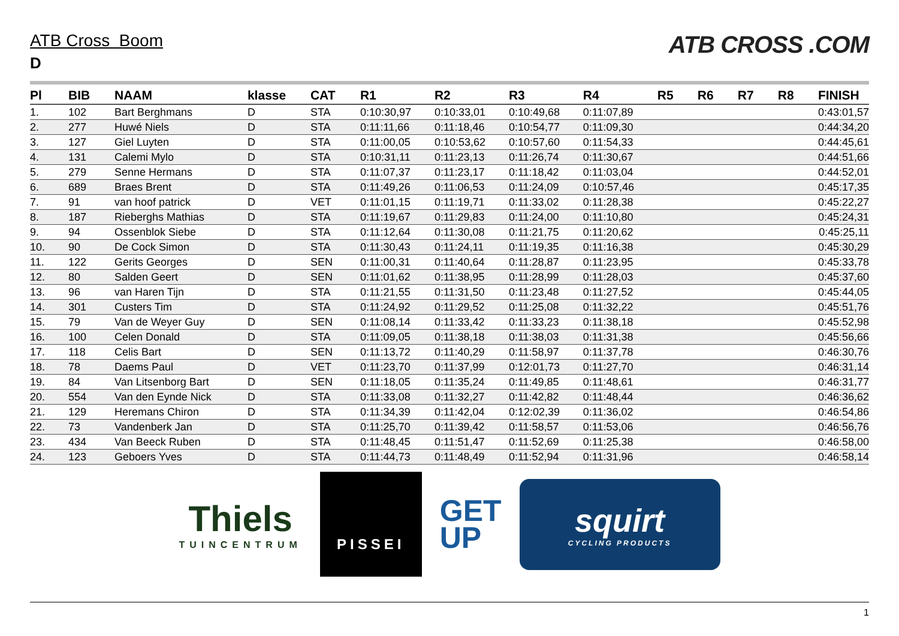ATB Cross Boom
D
ATB CROSS .COM
| Pl | BIB | NAAM | klasse | CAT | R1 | R2 | R3 | R4 | R5 | R6 | R7 | R8 | FINISH |
| --- | --- | --- | --- | --- | --- | --- | --- | --- | --- | --- | --- | --- | --- |
| 1. | 102 | Bart Berghmans | D | STA | 0:10:30,97 | 0:10:33,01 | 0:10:49,68 | 0:11:07,89 | | | | | 0:43:01,57 |
| 2. | 277 | Huwé Niels | D | STA | 0:11:11,66 | 0:11:18,46 | 0:10:54,77 | 0:11:09,30 | | | | | 0:44:34,20 |
| 3. | 127 | Giel Luyten | D | STA | 0:11:00,05 | 0:10:53,62 | 0:10:57,60 | 0:11:54,33 | | | | | 0:44:45,61 |
| 4. | 131 | Calemi Mylo | D | STA | 0:10:31,11 | 0:11:23,13 | 0:11:26,74 | 0:11:30,67 | | | | | 0:44:51,66 |
| 5. | 279 | Senne Hermans | D | STA | 0:11:07,37 | 0:11:23,17 | 0:11:18,42 | 0:11:03,04 | | | | | 0:44:52,01 |
| 6. | 689 | Braes Brent | D | STA | 0:11:49,26 | 0:11:06,53 | 0:11:24,09 | 0:10:57,46 | | | | | 0:45:17,35 |
| 7. | 91 | van hoof patrick | D | VET | 0:11:01,15 | 0:11:19,71 | 0:11:33,02 | 0:11:28,38 | | | | | 0:45:22,27 |
| 8. | 187 | Rieberghs Mathias | D | STA | 0:11:19,67 | 0:11:29,83 | 0:11:24,00 | 0:11:10,80 | | | | | 0:45:24,31 |
| 9. | 94 | Ossenblok Siebe | D | STA | 0:11:12,64 | 0:11:30,08 | 0:11:21,75 | 0:11:20,62 | | | | | 0:45:25,11 |
| 10. | 90 | De Cock Simon | D | STA | 0:11:30,43 | 0:11:24,11 | 0:11:19,35 | 0:11:16,38 | | | | | 0:45:30,29 |
| 11. | 122 | Gerits Georges | D | SEN | 0:11:00,31 | 0:11:40,64 | 0:11:28,87 | 0:11:23,95 | | | | | 0:45:33,78 |
| 12. | 80 | Salden Geert | D | SEN | 0:11:01,62 | 0:11:38,95 | 0:11:28,99 | 0:11:28,03 | | | | | 0:45:37,60 |
| 13. | 96 | van Haren Tijn | D | STA | 0:11:21,55 | 0:11:31,50 | 0:11:23,48 | 0:11:27,52 | | | | | 0:45:44,05 |
| 14. | 301 | Custers Tim | D | STA | 0:11:24,92 | 0:11:29,52 | 0:11:25,08 | 0:11:32,22 | | | | | 0:45:51,76 |
| 15. | 79 | Van de Weyer Guy | D | SEN | 0:11:08,14 | 0:11:33,42 | 0:11:33,23 | 0:11:38,18 | | | | | 0:45:52,98 |
| 16. | 100 | Celen Donald | D | STA | 0:11:09,05 | 0:11:38,18 | 0:11:38,03 | 0:11:31,38 | | | | | 0:45:56,66 |
| 17. | 118 | Celis Bart | D | SEN | 0:11:13,72 | 0:11:40,29 | 0:11:58,97 | 0:11:37,78 | | | | | 0:46:30,76 |
| 18. | 78 | Daems Paul | D | VET | 0:11:23,70 | 0:11:37,99 | 0:12:01,73 | 0:11:27,70 | | | | | 0:46:31,14 |
| 19. | 84 | Van Litsenborg Bart | D | SEN | 0:11:18,05 | 0:11:35,24 | 0:11:49,85 | 0:11:48,61 | | | | | 0:46:31,77 |
| 20. | 554 | Van den Eynde Nick | D | STA | 0:11:33,08 | 0:11:32,27 | 0:11:42,82 | 0:11:48,44 | | | | | 0:46:36,62 |
| 21. | 129 | Heremans Chiron | D | STA | 0:11:34,39 | 0:11:42,04 | 0:12:02,39 | 0:11:36,02 | | | | | 0:46:54,86 |
| 22. | 73 | Vandenberk Jan | D | STA | 0:11:25,70 | 0:11:39,42 | 0:11:58,57 | 0:11:53,06 | | | | | 0:46:56,76 |
| 23. | 434 | Van Beeck Ruben | D | STA | 0:11:48,45 | 0:11:51,47 | 0:11:52,69 | 0:11:25,38 | | | | | 0:46:58,00 |
| 24. | 123 | Geboers Yves | D | STA | 0:11:44,73 | 0:11:48,49 | 0:11:52,94 | 0:11:31,96 | | | | | 0:46:58,14 |
Thiels
TUINCENTRUM
PISSEI
GET
UP
squirt
CYCLING PRODUCTS
1